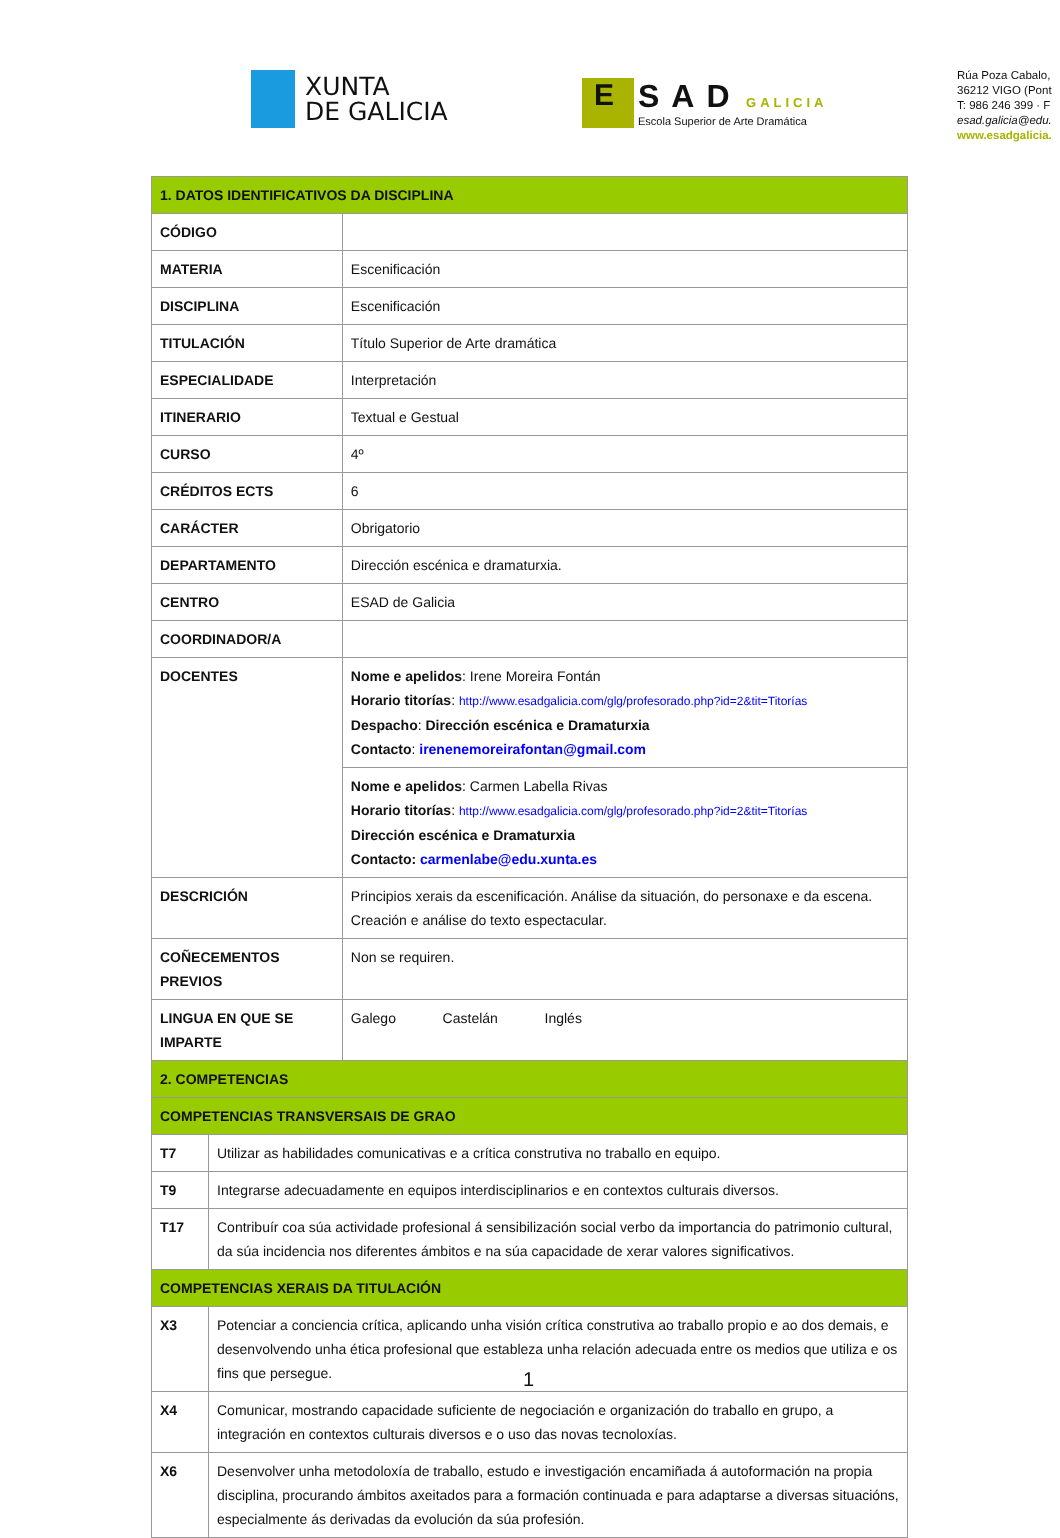XUNTA
DE GALICIA
E
SAD GALICIA
Escola Superior de Arte Dramática
Rúa Poza Cabalo,
36212 VIGO (Pont
T: 986 246 399 · F
esad.galicia@edu.
www.esadgalicia.
| 1. DATOS IDENTIFICATIVOS DA DISCIPLINA | | |
| CÓDIGO | | |
| MATERIA | | Escenificación |
| DISCIPLINA | | Escenificación |
| TITULACIÓN | | Título Superior de Arte dramática |
| ESPECIALIDADE | | Interpretación |
| ITINERARIO | | Textual e Gestual |
| CURSO | | 4º |
| CRÉDITOS ECTS | | 6 |
| CARÁCTER | | Obrigatorio |
| DEPARTAMENTO | | Dirección escénica e dramaturxia. |
| CENTRO | | ESAD de Galicia |
| COORDINADOR/A | | |
| DOCENTES | | Nome e apelidos : Irene Moreira Fontán Horario titorías : http://www.esadgalicia.com/glg/profesorado.php?id=2&tit=Titorías Despacho : Dirección escénica e Dramaturxia Contacto : irenenemoreirafontan@gmail.com |
| | | Nome e apelidos : Carmen Labella Rivas Horario titorías : http://www.esadgalicia.com/glg/profesorado.php?id=2&tit=Titorías Dirección escénica e Dramaturxia Contacto: carmenlabe@edu.xunta.es |
| DESCRICIÓN | | Principios xerais da escenificación. Análise da situación, do personaxe e da escena. Creación e análise do texto espectacular. |
| COÑECEMENTOS PREVIOS | | Non se requiren. |
| LINGUA EN QUE SE IMPARTE | | Galego Castelán Inglés |
| 2. COMPETENCIAS | | |
| COMPETENCIAS TRANSVERSAIS DE GRAO | | |
| T7 | Utilizar as habilidades comunicativas e a crítica construtiva no traballo en equipo. | |
| T9 | Integrarse adecuadamente en equipos interdisciplinarios e en contextos culturais diversos. | |
| T17 | Contribuír coa súa actividade profesional á sensibilización social verbo da importancia do patrimonio cultural, da súa incidencia nos diferentes ámbitos e na súa capacidade de xerar valores significativos. | |
| COMPETENCIAS XERAIS DA TITULACIÓN | | |
| X3 | Potenciar a conciencia crítica, aplicando unha visión crítica construtiva ao traballo propio e ao dos demais, e desenvolvendo unha ética profesional que estableza unha relación adecuada entre os medios que utiliza e os fins que persegue. | |
| X4 | Comunicar, mostrando capacidade suficiente de negociación e organización do traballo en grupo, a integración en contextos culturais diversos e o uso das novas tecnoloxías. | |
| X6 | Desenvolver unha metodoloxía de traballo, estudo e investigación encamiñada á autoformación na propia disciplina, procurando ámbitos axeitados para a formación continuada e para adaptarse a diversas situacións, especialmente ás derivadas da evolución da súa profesión. | |
1